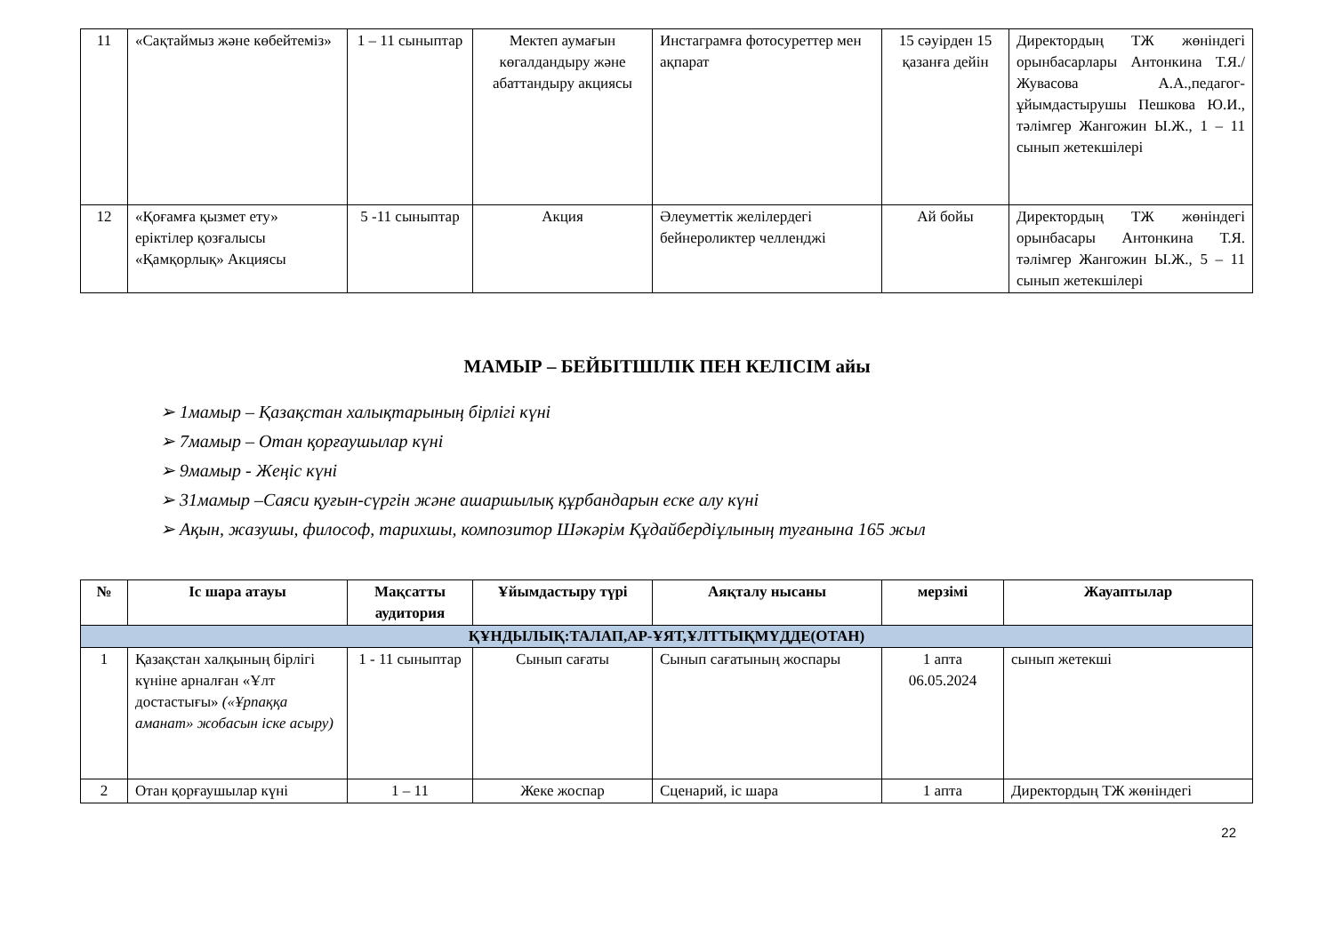| 11 | «Сақтаймыз және көбейтеміз» | 1 – 11 сыныптар | Мектеп аумағын көгалдандыру және абаттандыру акциясы | Инстаграмға фотосуреттер мен ақпарат | 15 сәуірден 15 қазанға дейін | Директордың ТЖ жөніндегі орынбасарлары Антонкина Т.Я./ Жувасова А.А.,педагог-ұйымдастырушы Пешкова Ю.И., тәлімгер Жангожин Ы.Ж., 1 – 11 сынып жетекшілері |
| 12 | «Қоғамға қызмет ету» еріктілер қозғалысы «Қамқорлық» Акциясы | 5 -11 сыныптар | Акция | Әлеуметтік желілердегі бейнероликтер челленджі | Ай бойы | Директордың ТЖ жөніндегі орынбасары Антонкина Т.Я. тәлімгер Жангожин Ы.Ж., 5 – 11 сынып жетекшілері |
МАМЫР – БЕЙБІТШІЛІК ПЕН КЕЛІСІМ айы
➢ 1мамыр – Қазақстан халықтарының бірлігі күні
➢ 7мамыр – Отан қорғаушылар күні
➢ 9мамыр - Жеңіс күні
➢ 31мамыр –Саяси қуғын-сүргін және ашаршылық құрбандарын еске алу күні
➢ Ақын, жазушы, философ, тарихшы, композитор Шәкәрім Құдайбердіұлының туғанына 165 жыл
| № | Іс шара атауы | Мақсатты аудитория | Ұйымдастыру түрі | Аяқталу нысаны | мерзімі | Жауаптылар |
| --- | --- | --- | --- | --- | --- | --- |
| ҚҰНДЫЛЫҚ:ТАЛАП,АР-ҰЯТ,ҰЛТТЫҚМҮДДЕ(ОТАН) | | | | | | |
| 1 | Қазақстан халқының бірлігі күніне арналған «Ұлт достастығы» («Ұрпаққа аманат» жобасын іске асыру) | 1 - 11 сыныптар | Сынып сағаты | Сынып сағатының жоспары | 1 апта 06.05.2024 | сынып жетекші |
| 2 | Отан қорғаушылар күні | 1 – 11 | Жеке жоспар | Сценарий, іс шара | 1 апта | Директордың ТЖ жөніндегі |
22